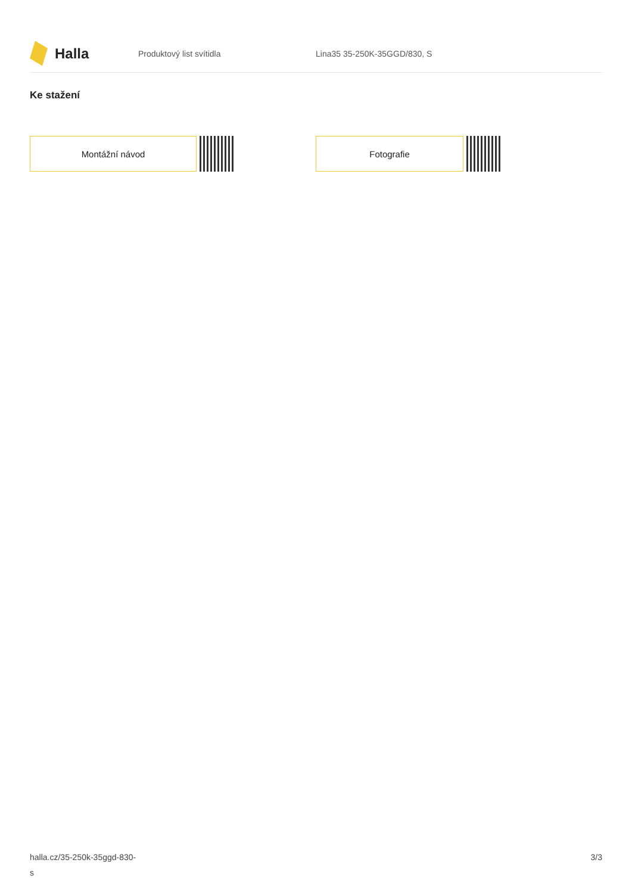Halla
Produktový list svítidla Lina35 35-250K-35GGD/830, S
Ke stažení
Montážní návod Fotografie
halla.cz/35-250k-35ggd-830-
s
3/3